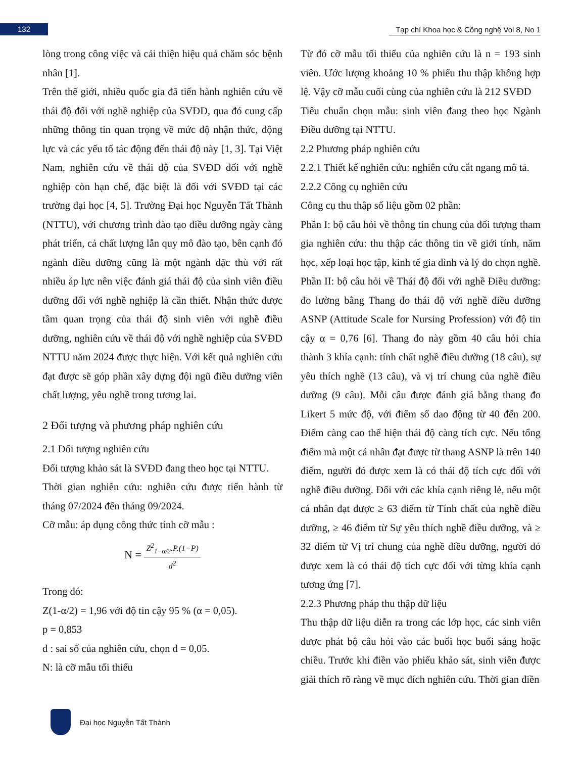132
Tạp chí Khoa học & Công nghệ Vol 8, No 1
lòng trong công việc và cải thiện hiệu quả chăm sóc bệnh nhân [1].
Trên thế giới, nhiều quốc gia đã tiến hành nghiên cứu về thái độ đối với nghề nghiệp của SVĐD, qua đó cung cấp những thông tin quan trọng về mức độ nhận thức, động lực và các yếu tố tác động đến thái độ này [1, 3]. Tại Việt Nam, nghiên cứu về thái độ của SVĐD đối với nghề nghiệp còn hạn chế, đặc biệt là đối với SVĐD tại các trường đại học [4, 5]. Trường Đại học Nguyễn Tất Thành (NTTU), với chương trình đào tạo điều dưỡng ngày càng phát triển, cả chất lượng lẫn quy mô đào tạo, bên cạnh đó ngành điều dưỡng cũng là một ngành đặc thù với rất nhiều áp lực nên việc đánh giá thái độ của sinh viên điều dưỡng đối với nghề nghiệp là cần thiết. Nhận thức được tầm quan trọng của thái độ sinh viên với nghề điều dưỡng, nghiên cứu về thái độ với nghề nghiệp của SVĐD NTTU năm 2024 được thực hiện. Với kết quả nghiên cứu đạt được sẽ góp phần xây dựng đội ngũ điều dưỡng viên chất lượng, yêu nghề trong tương lai.
2 Đối tượng và phương pháp nghiên cứu
2.1 Đối tượng nghiên cứu
Đối tượng khảo sát là SVĐD đang theo học tại NTTU.
Thời gian nghiên cứu: nghiên cứu được tiến hành từ tháng 07/2024 đến tháng 09/2024.
Cỡ mẫu: áp dụng công thức tính cỡ mẫu :
N = Z<sup>2</sup><sub>1−α/2</sub>.P.(1−P) d<sup>2</sup>
Trong đó:
Z(1-α/2) = 1,96 với độ tin cậy 95 % (α = 0,05).
p = 0,853
d : sai số của nghiên cứu, chọn d = 0,05.
N: là cỡ mẫu tối thiểu
Từ đó cỡ mẫu tối thiểu của nghiên cứu là n = 193 sinh viên. Ước lượng khoảng 10 % phiếu thu thập không hợp lệ. Vậy cỡ mẫu cuối cùng của nghiên cứu là 212 SVĐD
Tiêu chuẩn chọn mẫu: sinh viên đang theo học Ngành Điều dưỡng tại NTTU.
2.2 Phương pháp nghiên cứu
2.2.1 Thiết kế nghiên cứu: nghiên cứu cắt ngang mô tả.
2.2.2 Công cụ nghiên cứu
Công cụ thu thập số liệu gồm 02 phần:
Phần I: bộ câu hỏi về thông tin chung của đối tượng tham gia nghiên cứu: thu thập các thông tin về giới tính, năm học, xếp loại học tập, kinh tế gia đình và lý do chọn nghề.
Phần II: bộ câu hỏi về Thái độ đối với nghề Điều dưỡng: đo lường bằng Thang đo thái độ với nghề điều dưỡng ASNP (Attitude Scale for Nursing Profession) với độ tin cậy α = 0,76 [6]. Thang đo này gồm 40 câu hỏi chia thành 3 khía cạnh: tính chất nghề điều dưỡng (18 câu), sự yêu thích nghề (13 câu), và vị trí chung của nghề điều dưỡng (9 câu). Mỗi câu được đánh giá bằng thang đo Likert 5 mức độ, với điểm số dao động từ 40 đến 200. Điểm càng cao thể hiện thái độ càng tích cực. Nếu tổng điểm mà một cá nhân đạt được từ thang ASNP là trên 140 điểm, người đó được xem là có thái độ tích cực đối với nghề điều dưỡng. Đối với các khía cạnh riêng lẻ, nếu một cá nhân đạt được ≥ 63 điểm từ Tính chất của nghề điều dưỡng, ≥ 46 điểm từ Sự yêu thích nghề điều dưỡng, và ≥ 32 điểm từ Vị trí chung của nghề điều dưỡng, người đó được xem là có thái độ tích cực đối với từng khía cạnh tương ứng [7].
2.2.3 Phương pháp thu thập dữ liệu
Thu thập dữ liệu diễn ra trong các lớp học, các sinh viên được phát bộ câu hỏi vào các buổi học buổi sáng hoặc chiều. Trước khi điền vào phiếu khảo sát, sinh viên được giải thích rõ ràng về mục đích nghiên cứu. Thời gian điền
Đại học Nguyễn Tất Thành